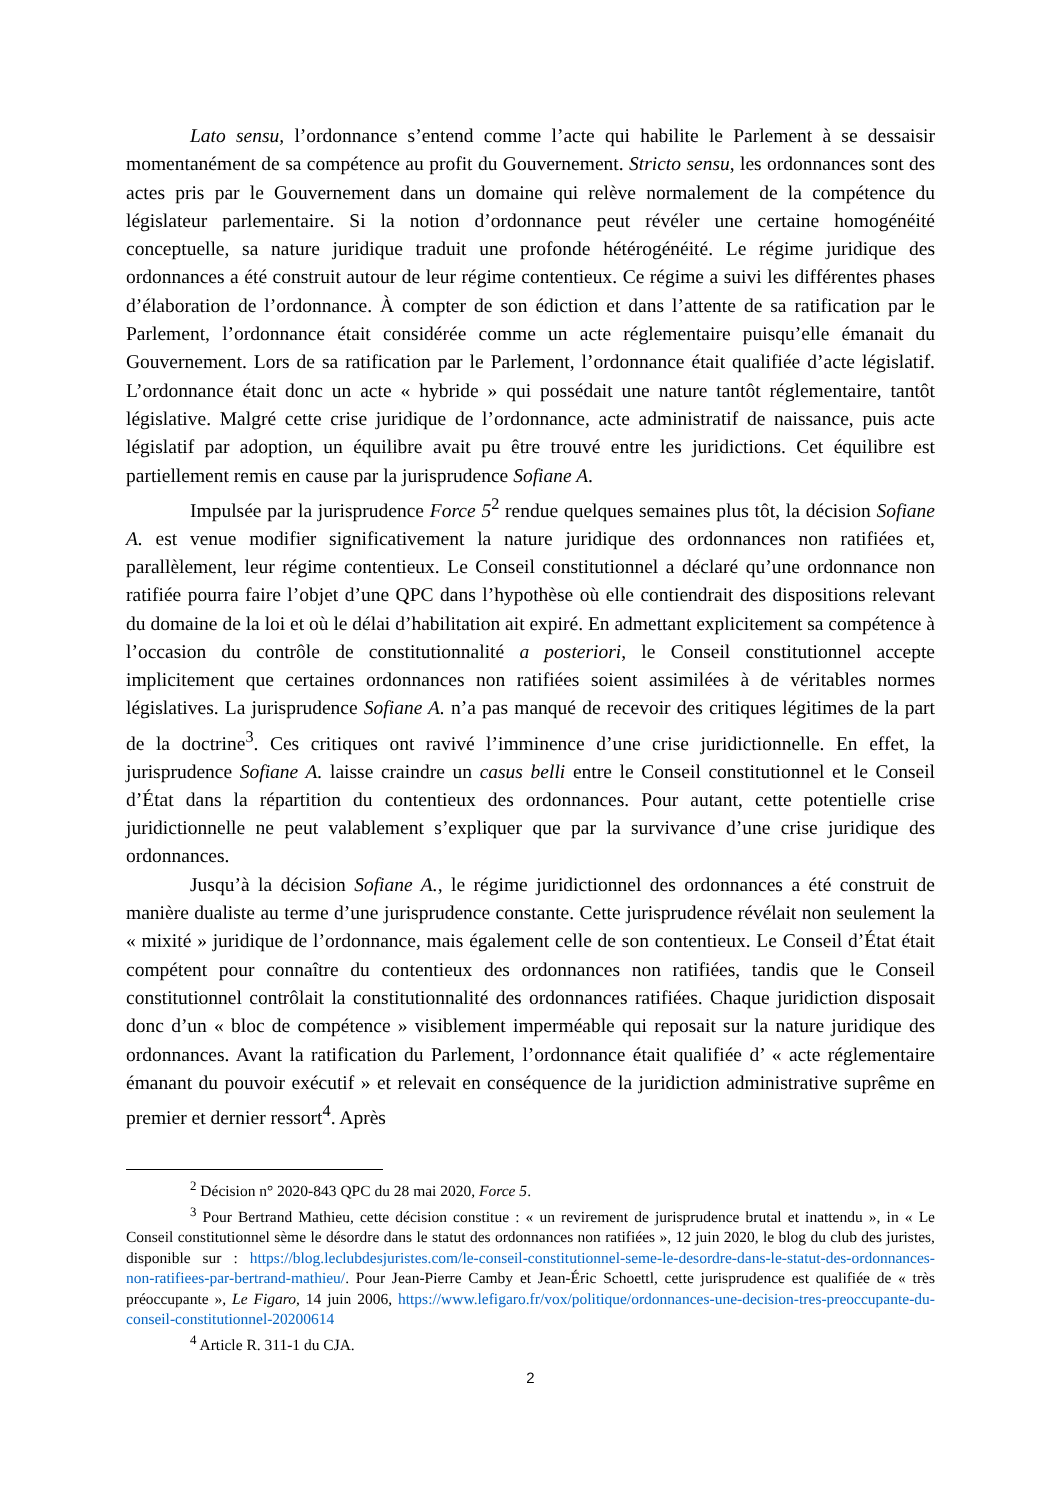Lato sensu, l’ordonnance s’entend comme l’acte qui habilite le Parlement à se dessaisir momentanément de sa compétence au profit du Gouvernement. Stricto sensu, les ordonnances sont des actes pris par le Gouvernement dans un domaine qui relève normalement de la compétence du législateur parlementaire. Si la notion d’ordonnance peut révéler une certaine homogénéité conceptuelle, sa nature juridique traduit une profonde hétérogénéité. Le régime juridique des ordonnances a été construit autour de leur régime contentieux. Ce régime a suivi les différentes phases d’élaboration de l’ordonnance. À compter de son édiction et dans l’attente de sa ratification par le Parlement, l’ordonnance était considérée comme un acte réglementaire puisqu’elle émanait du Gouvernement. Lors de sa ratification par le Parlement, l’ordonnance était qualifiée d’acte législatif. L’ordonnance était donc un acte « hybride » qui possédait une nature tantôt réglementaire, tantôt législative. Malgré cette crise juridique de l’ordonnance, acte administratif de naissance, puis acte législatif par adoption, un équilibre avait pu être trouvé entre les juridictions. Cet équilibre est partiellement remis en cause par la jurisprudence Sofiane A.
Impulsée par la jurisprudence Force 5<sup>2</sup> rendue quelques semaines plus tôt, la décision Sofiane A. est venue modifier significativement la nature juridique des ordonnances non ratifiées et, parallèlement, leur régime contentieux. Le Conseil constitutionnel a déclaré qu’une ordonnance non ratifiée pourra faire l’objet d’une QPC dans l’hypothèse où elle contiendrait des dispositions relevant du domaine de la loi et où le délai d’habilitation ait expiré. En admettant explicitement sa compétence à l’occasion du contrôle de constitutionnalité a posteriori, le Conseil constitutionnel accepte implicitement que certaines ordonnances non ratifiées soient assimilées à de véritables normes législatives. La jurisprudence Sofiane A. n’a pas manqué de recevoir des critiques légitimes de la part de la doctrine<sup>3</sup>. Ces critiques ont ravivé l’imminence d’une crise juridictionnelle. En effet, la jurisprudence Sofiane A. laisse craindre un casus belli entre le Conseil constitutionnel et le Conseil d’État dans la répartition du contentieux des ordonnances. Pour autant, cette potentielle crise juridictionnelle ne peut valablement s’expliquer que par la survivance d’une crise juridique des ordonnances.
Jusqu’à la décision Sofiane A., le régime juridictionnel des ordonnances a été construit de manière dualiste au terme d’une jurisprudence constante. Cette jurisprudence révélait non seulement la « mixité » juridique de l’ordonnance, mais également celle de son contentieux. Le Conseil d’État était compétent pour connaître du contentieux des ordonnances non ratifiées, tandis que le Conseil constitutionnel contrôlait la constitutionnalité des ordonnances ratifiées. Chaque juridiction disposait donc d’un « bloc de compétence » visiblement imperméable qui reposait sur la nature juridique des ordonnances. Avant la ratification du Parlement, l’ordonnance était qualifiée d’ « acte réglementaire émanant du pouvoir exécutif » et relevait en conséquence de la juridiction administrative suprême en premier et dernier ressort<sup>4</sup>. Après
<sup>2</sup> Décision n° 2020-843 QPC du 28 mai 2020, Force 5.
<sup>3</sup> Pour Bertrand Mathieu, cette décision constitue : « un revirement de jurisprudence brutal et inattendu », in « Le Conseil constitutionnel sème le désordre dans le statut des ordonnances non ratifiées », 12 juin 2020, le blog du club des juristes, disponible sur : https://blog.leclubdesjuristes.com/le-conseil-constitutionnel-seme-le-desordre-dans-le-statut-des-ordonnances-non-ratifiees-par-bertrand-mathieu/. Pour Jean-Pierre Camby et Jean-Éric Schoettl, cette jurisprudence est qualifiée de « très préoccupante », Le Figaro, 14 juin 2006, https://www.lefigaro.fr/vox/politique/ordonnances-une-decision-tres-preoccupante-du-conseil-constitutionnel-20200614
<sup>4</sup> Article R. 311-1 du CJA.
2